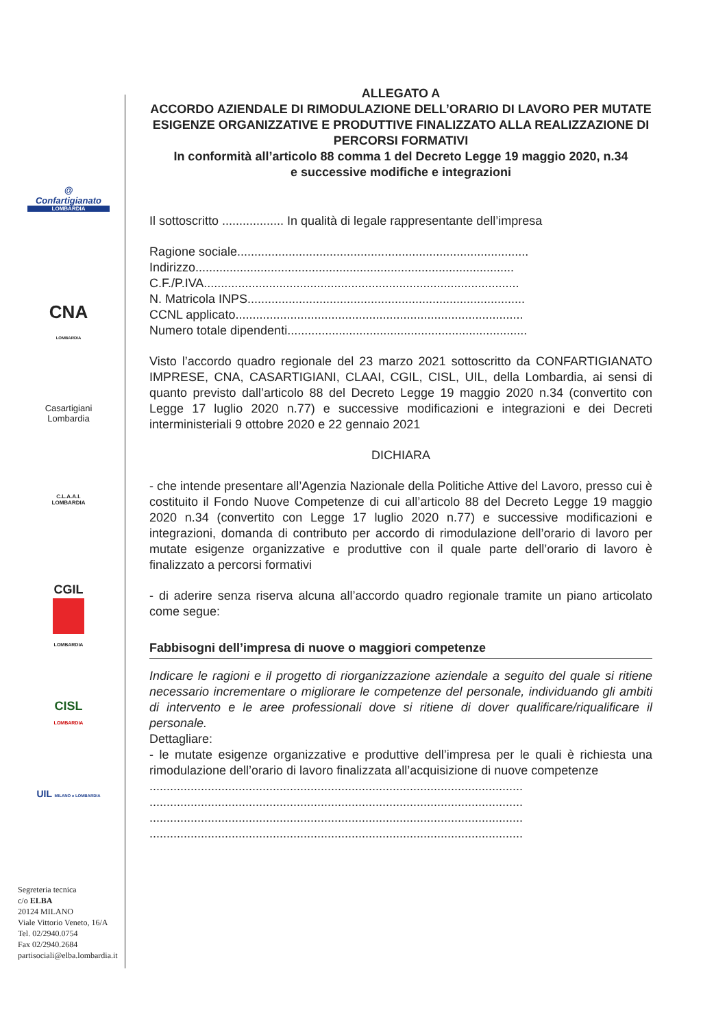@
Confartigianato
LOMBARDIA
CNA
LOMBARDIA
Casartigiani
Lombardia
C.L.A.A.I.
LOMBARDIA
CGIL
LOMBARDIA
CISL
LOMBARDIA
UIL MILANO e LOMBARDIA
Segreteria tecnica
c/o ELBA
20124 MILANO
Viale Vittorio Veneto, 16/A
Tel. 02/2940.0754
Fax 02/2940.2684
partisociali@elba.lombardia.it
ALLEGATO A
ACCORDO AZIENDALE DI RIMODULAZIONE DELL’ORARIO DI LAVORO PER MUTATE ESIGENZE ORGANIZZATIVE E PRODUTTIVE FINALIZZATO ALLA REALIZZAZIONE DI PERCORSI FORMATIVI
In conformità all’articolo 88 comma 1 del Decreto Legge 19 maggio 2020, n.34
e successive modifiche e integrazioni
Il sottoscritto .................. In qualità di legale rappresentante dell’impresa
Ragione sociale.....................................................................................
Indirizzo.............................................................................................
C.F./P.IVA............................................................................................
N. Matricola INPS.................................................................................
CCNL applicato....................................................................................
Numero totale dipendenti......................................................................
Visto l’accordo quadro regionale del 23 marzo 2021 sottoscritto da CONFARTIGIANATO IMPRESE, CNA, CASARTIGIANI, CLAAI, CGIL, CISL, UIL, della Lombardia, ai sensi di quanto previsto dall’articolo 88 del Decreto Legge 19 maggio 2020 n.34 (convertito con Legge 17 luglio 2020 n.77) e successive modificazioni e integrazioni e dei Decreti interministeriali 9 ottobre 2020 e 22 gennaio 2021
DICHIARA
- che intende presentare all’Agenzia Nazionale della Politiche Attive del Lavoro, presso cui è costituito il Fondo Nuove Competenze di cui all’articolo 88 del Decreto Legge 19 maggio 2020 n.34 (convertito con Legge 17 luglio 2020 n.77) e successive modificazioni e integrazioni, domanda di contributo per accordo di rimodulazione dell’orario di lavoro per mutate esigenze organizzative e produttive con il quale parte dell’orario di lavoro è finalizzato a percorsi formativi
- di aderire senza riserva alcuna all’accordo quadro regionale tramite un piano articolato come segue:
Fabbisogni dell’impresa di nuove o maggiori competenze
Indicare le ragioni e il progetto di riorganizzazione aziendale a seguito del quale si ritiene necessario incrementare o migliorare le competenze del personale, individuando gli ambiti di intervento e le aree professionali dove si ritiene di dover qualificare/riqualificare il personale.
Dettagliare:
- le mutate esigenze organizzative e produttive dell’impresa per le quali è richiesta una rimodulazione dell’orario di lavoro finalizzata all’acquisizione di nuove competenze
.............................................................................................................
.............................................................................................................
.............................................................................................................
.............................................................................................................